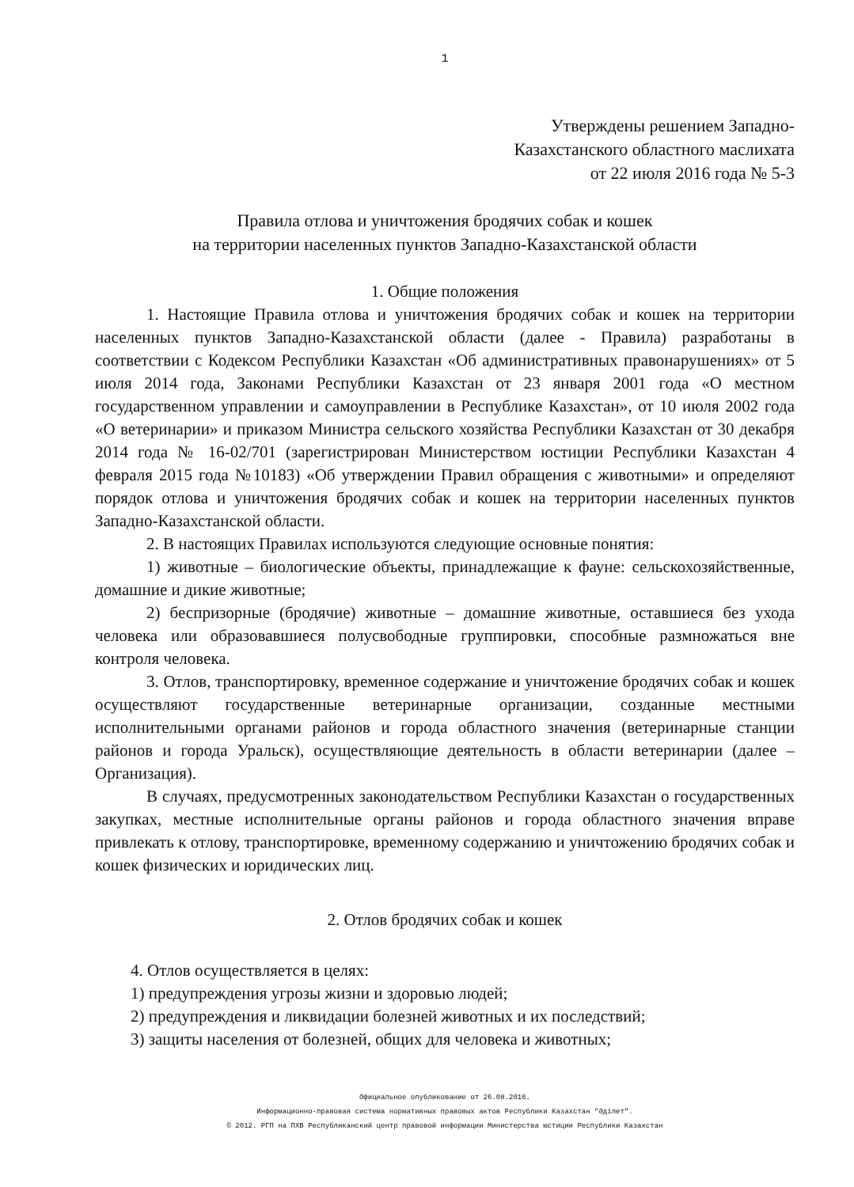1
Утверждены решением Западно-
Казахстанского областного маслихата
от 22 июля 2016 года № 5-3
Правила отлова и уничтожения бродячих собак и кошек
на территории населенных пунктов Западно-Казахстанской области
1. Общие положения
1. Настоящие Правила отлова и уничтожения бродячих собак и кошек на территории населенных пунктов Западно-Казахстанской области (далее - Правила) разработаны в соответствии с Кодексом Республики Казахстан «Об административных правонарушениях» от 5 июля 2014 года, Законами Республики Казахстан от 23 января 2001 года «О местном государственном управлении и самоуправлении в Республике Казахстан», от 10 июля 2002 года «О ветеринарии» и приказом Министра сельского хозяйства Республики Казахстан от 30 декабря 2014 года № 16-02/701 (зарегистрирован Министерством юстиции Республики Казахстан 4 февраля 2015 года №10183) «Об утверждении Правил обращения с животными» и определяют порядок отлова и уничтожения бродячих собак и кошек на территории населенных пунктов Западно-Казахстанской области.
2. В настоящих Правилах используются следующие основные понятия:
1) животные – биологические объекты, принадлежащие к фауне: сельскохозяйственные, домашние и дикие животные;
2) беспризорные (бродячие) животные – домашние животные, оставшиеся без ухода человека или образовавшиеся полусвободные группировки, способные размножаться вне контроля человека.
3. Отлов, транспортировку, временное содержание и уничтожение бродячих собак и кошек осуществляют государственные ветеринарные организации, созданные местными исполнительными органами районов и города областного значения (ветеринарные станции районов и города Уральск), осуществляющие деятельность в области ветеринарии (далее – Организация).
В случаях, предусмотренных законодательством Республики Казахстан о государственных закупках, местные исполнительные органы районов и города областного значения вправе привлекать к отлову, транспортировке, временному содержанию и уничтожению бродячих собак и кошек физических и юридических лиц.
2. Отлов бродячих собак и кошек
4. Отлов осуществляется в целях:
1) предупреждения угрозы жизни и здоровью людей;
2) предупреждения и ликвидации болезней животных и их последствий;
3) защиты населения от болезней, общих для человека и животных;
Официальное опубликование от 26.08.2016.
Информационно-правовая система нормативных правовых актов Республики Казахстан "Әділет".
© 2012. РГП на ПХВ Республиканский центр правовой информации Министерства юстиции Республики Казахстан